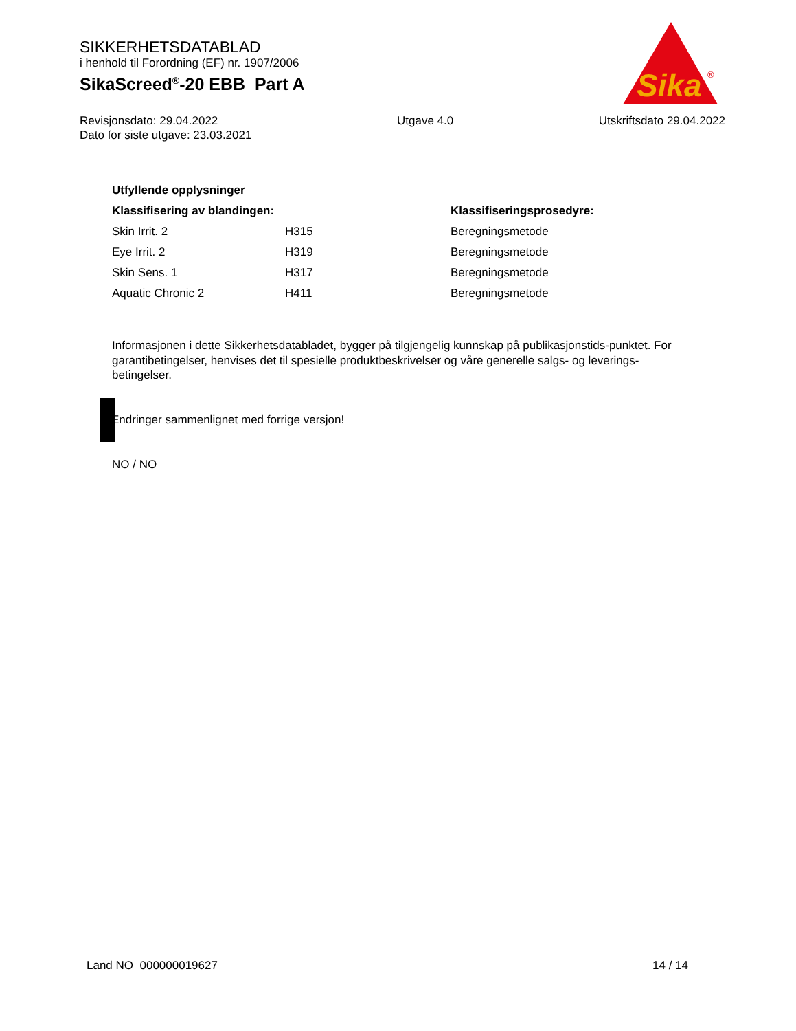SIKKERHETSDATABLAD
i henhold til Forordning (EF) nr. 1907/2006
SikaScreed<sup>®</sup>-20 EBB Part A
Revisjonsdato: 29.04.2022
Dato for siste utgave: 23.03.2021
Utgave 4.0 Utskriftsdato 29.04.2022
Sika
®
| Utfyllende opplysninger | | |
| --- | --- | --- |
| Klassifisering av blandingen: | | Klassifiseringsprosedyre: |
| Skin Irrit. 2 | H315 | Beregningsmetode |
| Eye Irrit. 2 | H319 | Beregningsmetode |
| Skin Sens. 1 | H317 | Beregningsmetode |
| Aquatic Chronic 2 | H411 | Beregningsmetode |
Informasjonen i dette Sikkerhetsdatabladet, bygger på tilgjengelig kunnskap på publikasjonstids-punktet. For garantibetingelser, henvises det til spesielle produktbeskrivelser og våre generelle salgs- og leverings- betingelser.
Endringer sammenlignet med forrige versjon!
NO / NO
Land NO 000000019627 14 / 14